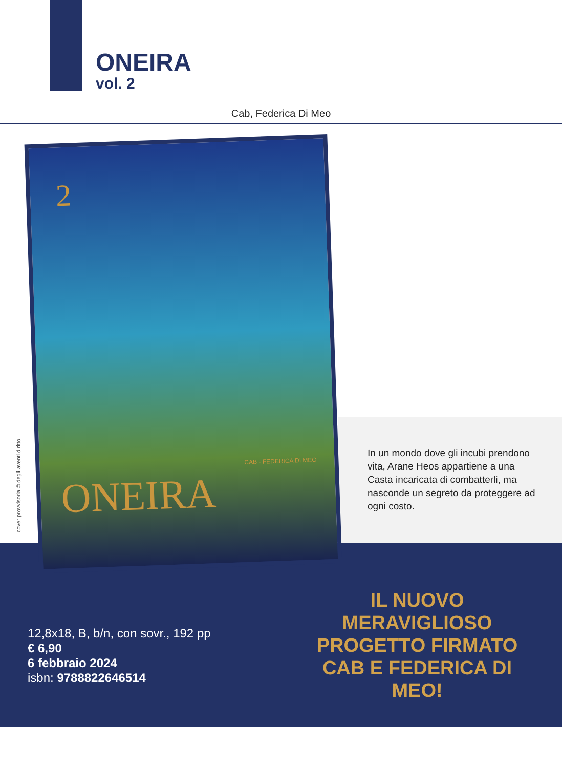ONEIRA
vol. 2
Cab, Federica Di Meo
2
CAB - FEDERICA DI MEO
ONEIRA
cover provvisoria © degli aventi diritto
In un mondo dove gli incubi prendono vita, Arane Heos appartiene a una Casta incaricata di combatterli, ma nasconde un segreto da proteggere ad ogni costo.
12,8x18, B, b/n, con sovr., 192 pp
€ 6,90
6 febbraio 2024
isbn: 9788822646514
IL NUOVO
MERAVIGLIOSO
PROGETTO FIRMATO
CAB E FEDERICA DI MEO!